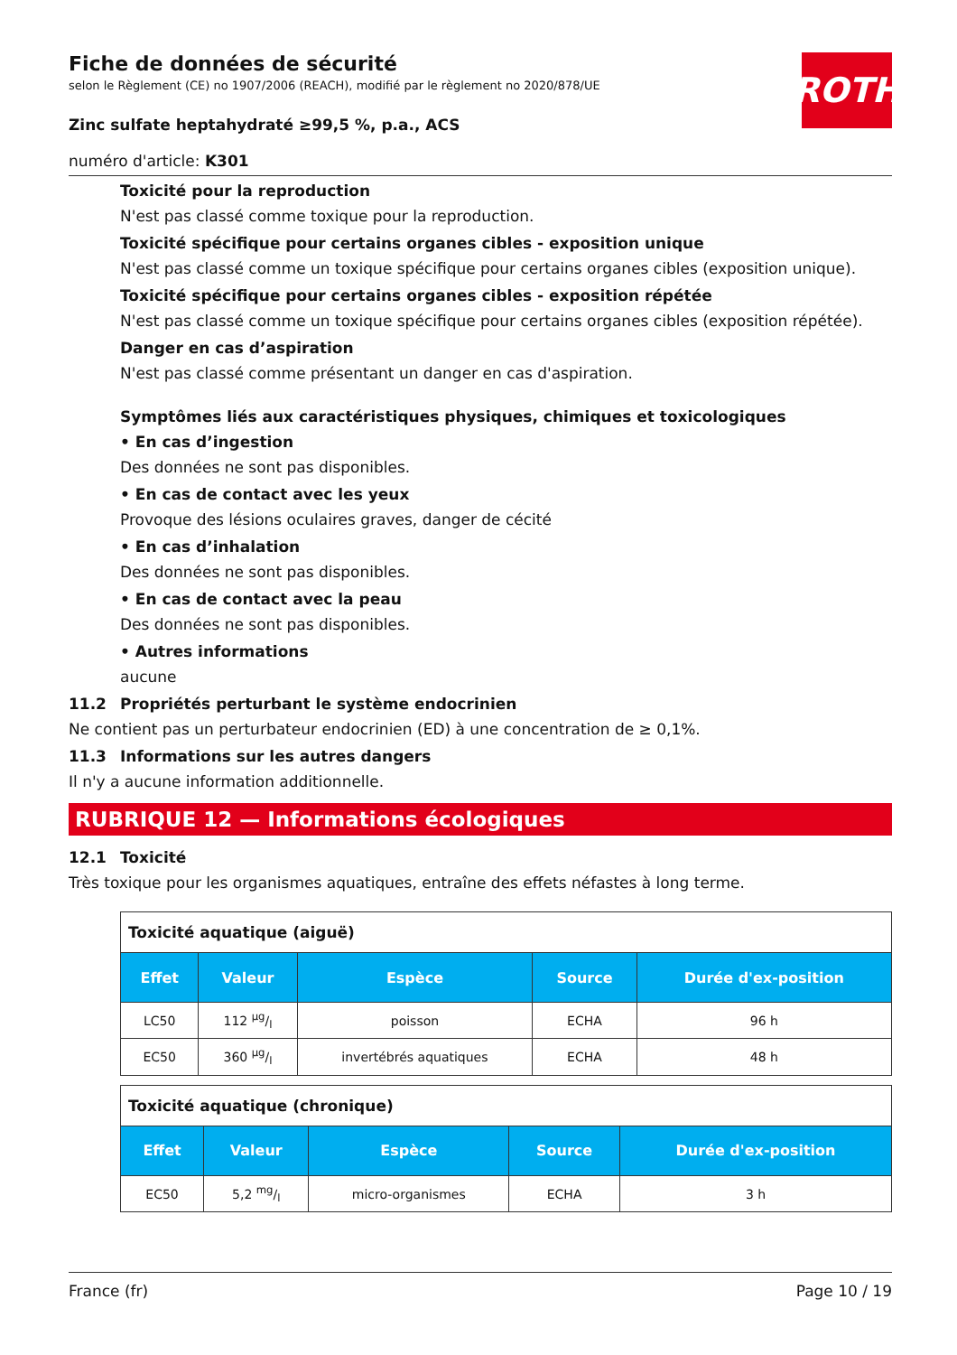ROTH
Fiche de données de sécurité
selon le Règlement (CE) no 1907/2006 (REACH), modifié par le règlement no 2020/878/UE
Zinc sulfate heptahydraté ≥99,5 %, p.a., ACS
numéro d'article: K301
Toxicité pour la reproduction
N'est pas classé comme toxique pour la reproduction.
Toxicité spécifique pour certains organes cibles - exposition unique
N'est pas classé comme un toxique spécifique pour certains organes cibles (exposition unique).
Toxicité spécifique pour certains organes cibles - exposition répétée
N'est pas classé comme un toxique spécifique pour certains organes cibles (exposition répétée).
Danger en cas d’aspiration
N'est pas classé comme présentant un danger en cas d'aspiration.
Symptômes liés aux caractéristiques physiques, chimiques et toxicologiques
• En cas d’ingestion
Des données ne sont pas disponibles.
• En cas de contact avec les yeux
Provoque des lésions oculaires graves, danger de cécité
• En cas d’inhalation
Des données ne sont pas disponibles.
• En cas de contact avec la peau
Des données ne sont pas disponibles.
• Autres informations
aucune
11.2 Propriétés perturbant le système endocrinien
Ne contient pas un perturbateur endocrinien (ED) à une concentration de ≥ 0,1%.
11.3 Informations sur les autres dangers
Il n'y a aucune information additionnelle.
RUBRIQUE 12 — Informations écologiques
12.1 Toxicité
Très toxique pour les organismes aquatiques, entraîne des effets néfastes à long terme.
| Toxicité aquatique (aiguë) | | | | |
| Effet | Valeur | Espèce | Source | Durée d'ex-position |
| LC50 | 112 µg/l | poisson | ECHA | 96 h |
| EC50 | 360 µg/l | invertébrés aquatiques | ECHA | 48 h |
| Toxicité aquatique (chronique) | | | | |
| Effet | Valeur | Espèce | Source | Durée d'ex-position |
| EC50 | 5,2 mg/l | micro-organismes | ECHA | 3 h |
France (fr) Page 10 / 19